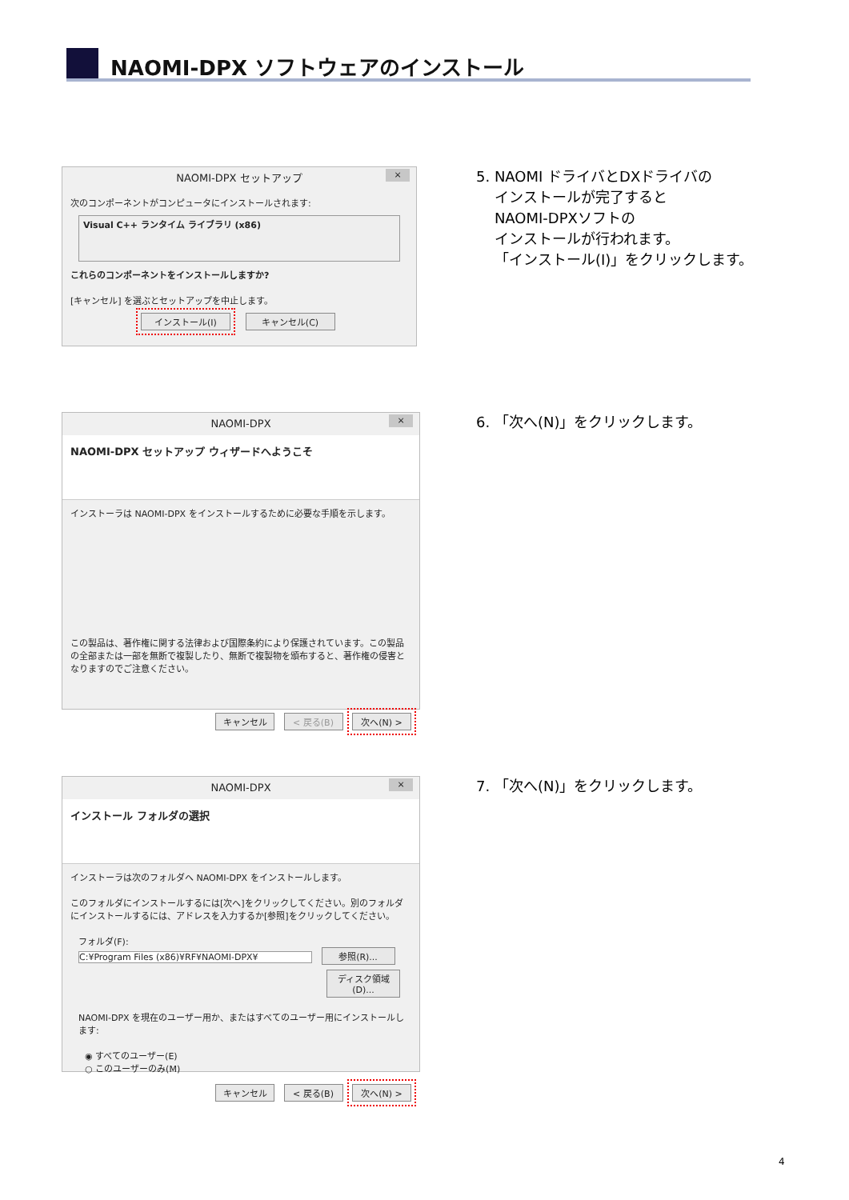NAOMI-DPX ソフトウェアのインストール
NAOMI-DPX セットアップ ×
次のコンポーネントがコンピュータにインストールされます:
Visual C++ ランタイム ライブラリ (x86)
これらのコンポーネントをインストールしますか?
[キャンセル] を選ぶとセットアップを中止します。
インストール(I) キャンセル(C)
5. NAOMI ドライバとDXドライバの
インストールが完了すると
NAOMI-DPXソフトの
インストールが行われます。
「インストール(I)」をクリックします。
NAOMI-DPX ×
NAOMI-DPX セットアップ ウィザードへようこそ
インストーラは NAOMI-DPX をインストールするために必要な手順を示します。
この製品は、著作権に関する法律および国際条約により保護されています。この製品の全部または一部を無断で複製したり、無断で複製物を頒布すると、著作権の侵害となりますのでご注意ください。
キャンセル < 戻る(B) 次へ(N) >
6. 「次へ(N)」をクリックします。
NAOMI-DPX ×
インストール フォルダの選択
インストーラは次のフォルダへ NAOMI-DPX をインストールします。
このフォルダにインストールするには[次へ]をクリックしてください。別のフォルダにインストールするには、アドレスを入力するか[参照]をクリックしてください。
フォルダ(F):
C:¥Program Files (x86)¥RF¥NAOMI-DPX¥ 参照(R)...
ディスク領域(D)...
NAOMI-DPX を現在のユーザー用か、またはすべてのユーザー用にインストールします:
◉ すべてのユーザー(E)
○ このユーザーのみ(M)
キャンセル < 戻る(B) 次へ(N) >
7. 「次へ(N)」をクリックします。
4